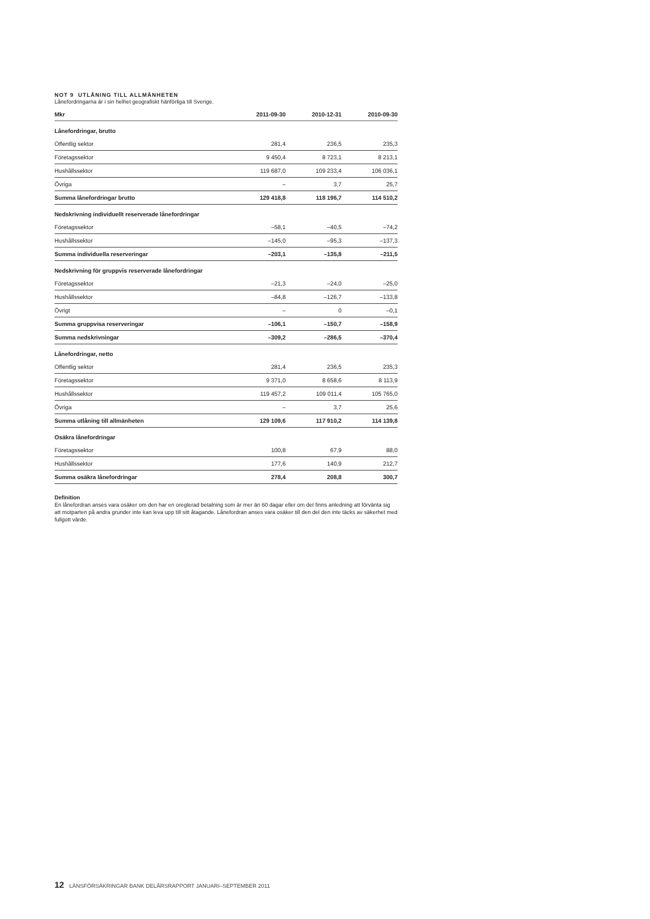NOT 9 UTLÅNING TILL ALLMÄNHETEN
Lånefordringarna är i sin helhet geografiskt hänförliga till Sverige.
| Mkr | 2011-09-30 | 2010-12-31 | 2010-09-30 |
| --- | --- | --- | --- |
| Lånefordringar, brutto | | | |
| Offentlig sektor | 281,4 | 236,5 | 235,3 |
| Företagssektor | 9 450,4 | 8 723,1 | 8 213,1 |
| Hushållssektor | 119 687,0 | 109 233,4 | 106 036,1 |
| Övriga | – | 3,7 | 25,7 |
| Summa lånefordringar brutto | 129 418,8 | 118 196,7 | 114 510,2 |
| Nedskrivning individuellt reserverade lånefordringar | | | |
| Företagssektor | –58,1 | –40,5 | –74,2 |
| Hushållssektor | –145,0 | –95,3 | –137,3 |
| Summa individuella reserveringar | –203,1 | –135,8 | –211,5 |
| Nedskrivning för gruppvis reserverade lånefordringar | | | |
| Företagssektor | –21,3 | –24,0 | –25,0 |
| Hushållssektor | –84,8 | –126,7 | –133,8 |
| Övrigt | – | 0 | –0,1 |
| Summa gruppvisa reserveringar | –106,1 | –150,7 | –158,9 |
| Summa nedskrivningar | –309,2 | –286,5 | –370,4 |
| Lånefordringar, netto | | | |
| Offentlig sektor | 281,4 | 236,5 | 235,3 |
| Företagssektor | 9 371,0 | 8 658,6 | 8 113,9 |
| Hushållssektor | 119 457,2 | 109 011,4 | 105 765,0 |
| Övriga | – | 3,7 | 25,6 |
| Summa utlåning till allmänheten | 129 109,6 | 117 910,2 | 114 139,8 |
| Osäkra lånefordringar | | | |
| Företagssektor | 100,8 | 67,9 | 88,0 |
| Hushållssektor | 177,6 | 140,9 | 212,7 |
| Summa osäkra lånefordringar | 278,4 | 208,8 | 300,7 |
Definition
En lånefordran anses vara osäker om den har en oreglerad betalning som är mer än 60 dagar eller om det finns anledning att förvänta sig att motparten på andra grunder inte kan leva upp till sitt åtagande. Lånefordran anses vara osäker till den del den inte täcks av säkerhet med fullgott värde.
12 LÄNSFÖRSÄKRINGAR BANK DELÅRSRAPPORT JANUARI–SEPTEMBER 2011